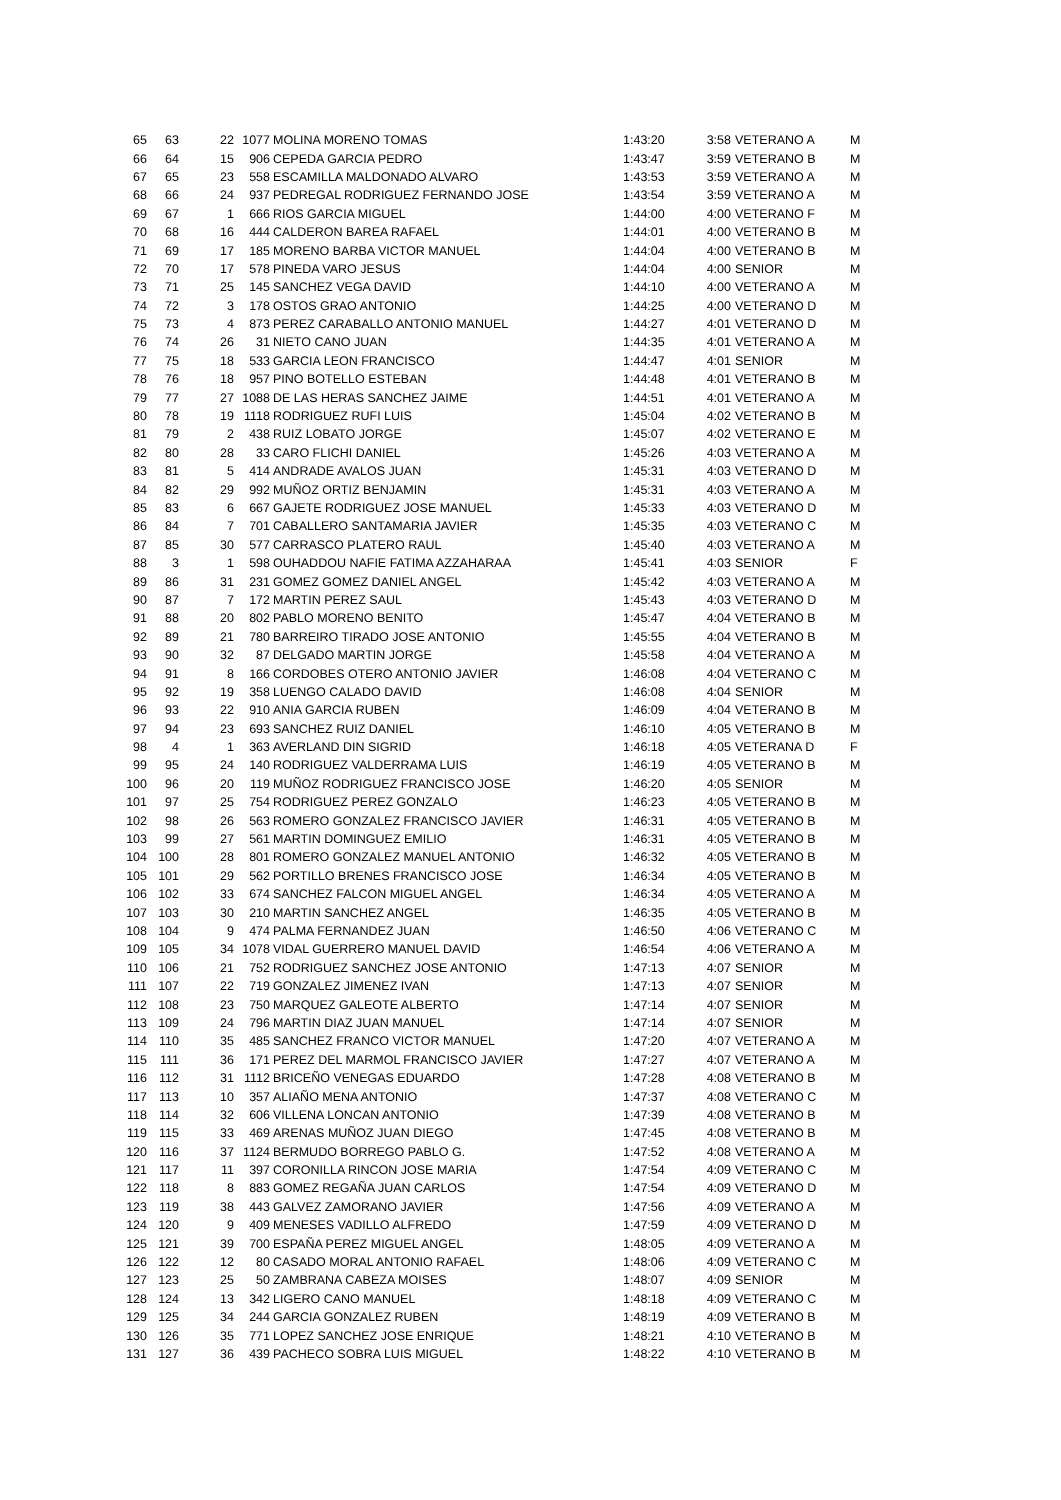| 65 | 63 | 22 | 1077 | MOLINA MORENO TOMAS | 1:43:20 | 3:58 | VETERANO A | M |
| 66 | 64 | 15 | 906 | CEPEDA GARCIA PEDRO | 1:43:47 | 3:59 | VETERANO B | M |
| 67 | 65 | 23 | 558 | ESCAMILLA MALDONADO ALVARO | 1:43:53 | 3:59 | VETERANO A | M |
| 68 | 66 | 24 | 937 | PEDREGAL RODRIGUEZ FERNANDO JOSE | 1:43:54 | 3:59 | VETERANO A | M |
| 69 | 67 | 1 | 666 | RIOS GARCIA MIGUEL | 1:44:00 | 4:00 | VETERANO F | M |
| 70 | 68 | 16 | 444 | CALDERON BAREA RAFAEL | 1:44:01 | 4:00 | VETERANO B | M |
| 71 | 69 | 17 | 185 | MORENO BARBA VICTOR MANUEL | 1:44:04 | 4:00 | VETERANO B | M |
| 72 | 70 | 17 | 578 | PINEDA VARO JESUS | 1:44:04 | 4:00 | SENIOR | M |
| 73 | 71 | 25 | 145 | SANCHEZ VEGA DAVID | 1:44:10 | 4:00 | VETERANO A | M |
| 74 | 72 | 3 | 178 | OSTOS GRAO ANTONIO | 1:44:25 | 4:00 | VETERANO D | M |
| 75 | 73 | 4 | 873 | PEREZ CARABALLO ANTONIO MANUEL | 1:44:27 | 4:01 | VETERANO D | M |
| 76 | 74 | 26 | 31 | NIETO CANO JUAN | 1:44:35 | 4:01 | VETERANO A | M |
| 77 | 75 | 18 | 533 | GARCIA LEON FRANCISCO | 1:44:47 | 4:01 | SENIOR | M |
| 78 | 76 | 18 | 957 | PINO BOTELLO ESTEBAN | 1:44:48 | 4:01 | VETERANO B | M |
| 79 | 77 | 27 | 1088 | DE LAS HERAS SANCHEZ JAIME | 1:44:51 | 4:01 | VETERANO A | M |
| 80 | 78 | 19 | 1118 | RODRIGUEZ RUFI LUIS | 1:45:04 | 4:02 | VETERANO B | M |
| 81 | 79 | 2 | 438 | RUIZ LOBATO JORGE | 1:45:07 | 4:02 | VETERANO E | M |
| 82 | 80 | 28 | 33 | CARO FLICHI DANIEL | 1:45:26 | 4:03 | VETERANO A | M |
| 83 | 81 | 5 | 414 | ANDRADE AVALOS JUAN | 1:45:31 | 4:03 | VETERANO D | M |
| 84 | 82 | 29 | 992 | MUÑOZ ORTIZ BENJAMIN | 1:45:31 | 4:03 | VETERANO A | M |
| 85 | 83 | 6 | 667 | GAJETE RODRIGUEZ JOSE MANUEL | 1:45:33 | 4:03 | VETERANO D | M |
| 86 | 84 | 7 | 701 | CABALLERO SANTAMARIA JAVIER | 1:45:35 | 4:03 | VETERANO C | M |
| 87 | 85 | 30 | 577 | CARRASCO PLATERO RAUL | 1:45:40 | 4:03 | VETERANO A | M |
| 88 | 3 | 1 | 598 | OUHADDOU NAFIE FATIMA AZZAHARAA | 1:45:41 | 4:03 | SENIOR | F |
| 89 | 86 | 31 | 231 | GOMEZ GOMEZ DANIEL ANGEL | 1:45:42 | 4:03 | VETERANO A | M |
| 90 | 87 | 7 | 172 | MARTIN PEREZ SAUL | 1:45:43 | 4:03 | VETERANO D | M |
| 91 | 88 | 20 | 802 | PABLO MORENO BENITO | 1:45:47 | 4:04 | VETERANO B | M |
| 92 | 89 | 21 | 780 | BARREIRO TIRADO JOSE ANTONIO | 1:45:55 | 4:04 | VETERANO B | M |
| 93 | 90 | 32 | 87 | DELGADO MARTIN JORGE | 1:45:58 | 4:04 | VETERANO A | M |
| 94 | 91 | 8 | 166 | CORDOBES OTERO ANTONIO JAVIER | 1:46:08 | 4:04 | VETERANO C | M |
| 95 | 92 | 19 | 358 | LUENGO CALADO DAVID | 1:46:08 | 4:04 | SENIOR | M |
| 96 | 93 | 22 | 910 | ANIA GARCIA RUBEN | 1:46:09 | 4:04 | VETERANO B | M |
| 97 | 94 | 23 | 693 | SANCHEZ RUIZ DANIEL | 1:46:10 | 4:05 | VETERANO B | M |
| 98 | 4 | 1 | 363 | AVERLAND DIN SIGRID | 1:46:18 | 4:05 | VETERANA D | F |
| 99 | 95 | 24 | 140 | RODRIGUEZ VALDERRAMA LUIS | 1:46:19 | 4:05 | VETERANO B | M |
| 100 | 96 | 20 | 119 | MUÑOZ RODRIGUEZ FRANCISCO JOSE | 1:46:20 | 4:05 | SENIOR | M |
| 101 | 97 | 25 | 754 | RODRIGUEZ PEREZ GONZALO | 1:46:23 | 4:05 | VETERANO B | M |
| 102 | 98 | 26 | 563 | ROMERO GONZALEZ FRANCISCO JAVIER | 1:46:31 | 4:05 | VETERANO B | M |
| 103 | 99 | 27 | 561 | MARTIN DOMINGUEZ EMILIO | 1:46:31 | 4:05 | VETERANO B | M |
| 104 | 100 | 28 | 801 | ROMERO GONZALEZ MANUEL ANTONIO | 1:46:32 | 4:05 | VETERANO B | M |
| 105 | 101 | 29 | 562 | PORTILLO BRENES FRANCISCO JOSE | 1:46:34 | 4:05 | VETERANO B | M |
| 106 | 102 | 33 | 674 | SANCHEZ FALCON MIGUEL ANGEL | 1:46:34 | 4:05 | VETERANO A | M |
| 107 | 103 | 30 | 210 | MARTIN SANCHEZ ANGEL | 1:46:35 | 4:05 | VETERANO B | M |
| 108 | 104 | 9 | 474 | PALMA FERNANDEZ JUAN | 1:46:50 | 4:06 | VETERANO C | M |
| 109 | 105 | 34 | 1078 | VIDAL GUERRERO MANUEL DAVID | 1:46:54 | 4:06 | VETERANO A | M |
| 110 | 106 | 21 | 752 | RODRIGUEZ SANCHEZ JOSE ANTONIO | 1:47:13 | 4:07 | SENIOR | M |
| 111 | 107 | 22 | 719 | GONZALEZ JIMENEZ IVAN | 1:47:13 | 4:07 | SENIOR | M |
| 112 | 108 | 23 | 750 | MARQUEZ GALEOTE ALBERTO | 1:47:14 | 4:07 | SENIOR | M |
| 113 | 109 | 24 | 796 | MARTIN DIAZ JUAN MANUEL | 1:47:14 | 4:07 | SENIOR | M |
| 114 | 110 | 35 | 485 | SANCHEZ FRANCO VICTOR MANUEL | 1:47:20 | 4:07 | VETERANO A | M |
| 115 | 111 | 36 | 171 | PEREZ DEL MARMOL FRANCISCO JAVIER | 1:47:27 | 4:07 | VETERANO A | M |
| 116 | 112 | 31 | 1112 | BRICEÑO VENEGAS EDUARDO | 1:47:28 | 4:08 | VETERANO B | M |
| 117 | 113 | 10 | 357 | ALIAÑO MENA ANTONIO | 1:47:37 | 4:08 | VETERANO C | M |
| 118 | 114 | 32 | 606 | VILLENA LONCAN ANTONIO | 1:47:39 | 4:08 | VETERANO B | M |
| 119 | 115 | 33 | 469 | ARENAS MUÑOZ JUAN DIEGO | 1:47:45 | 4:08 | VETERANO B | M |
| 120 | 116 | 37 | 1124 | BERMUDO BORREGO PABLO G. | 1:47:52 | 4:08 | VETERANO A | M |
| 121 | 117 | 11 | 397 | CORONILLA RINCON JOSE MARIA | 1:47:54 | 4:09 | VETERANO C | M |
| 122 | 118 | 8 | 883 | GOMEZ REGAÑA JUAN CARLOS | 1:47:54 | 4:09 | VETERANO D | M |
| 123 | 119 | 38 | 443 | GALVEZ ZAMORANO JAVIER | 1:47:56 | 4:09 | VETERANO A | M |
| 124 | 120 | 9 | 409 | MENESES VADILLO ALFREDO | 1:47:59 | 4:09 | VETERANO D | M |
| 125 | 121 | 39 | 700 | ESPAÑA PEREZ MIGUEL ANGEL | 1:48:05 | 4:09 | VETERANO A | M |
| 126 | 122 | 12 | 80 | CASADO MORAL ANTONIO RAFAEL | 1:48:06 | 4:09 | VETERANO C | M |
| 127 | 123 | 25 | 50 | ZAMBRANA CABEZA MOISES | 1:48:07 | 4:09 | SENIOR | M |
| 128 | 124 | 13 | 342 | LIGERO CANO MANUEL | 1:48:18 | 4:09 | VETERANO C | M |
| 129 | 125 | 34 | 244 | GARCIA GONZALEZ RUBEN | 1:48:19 | 4:09 | VETERANO B | M |
| 130 | 126 | 35 | 771 | LOPEZ SANCHEZ JOSE ENRIQUE | 1:48:21 | 4:10 | VETERANO B | M |
| 131 | 127 | 36 | 439 | PACHECO SOBRA LUIS MIGUEL | 1:48:22 | 4:10 | VETERANO B | M |